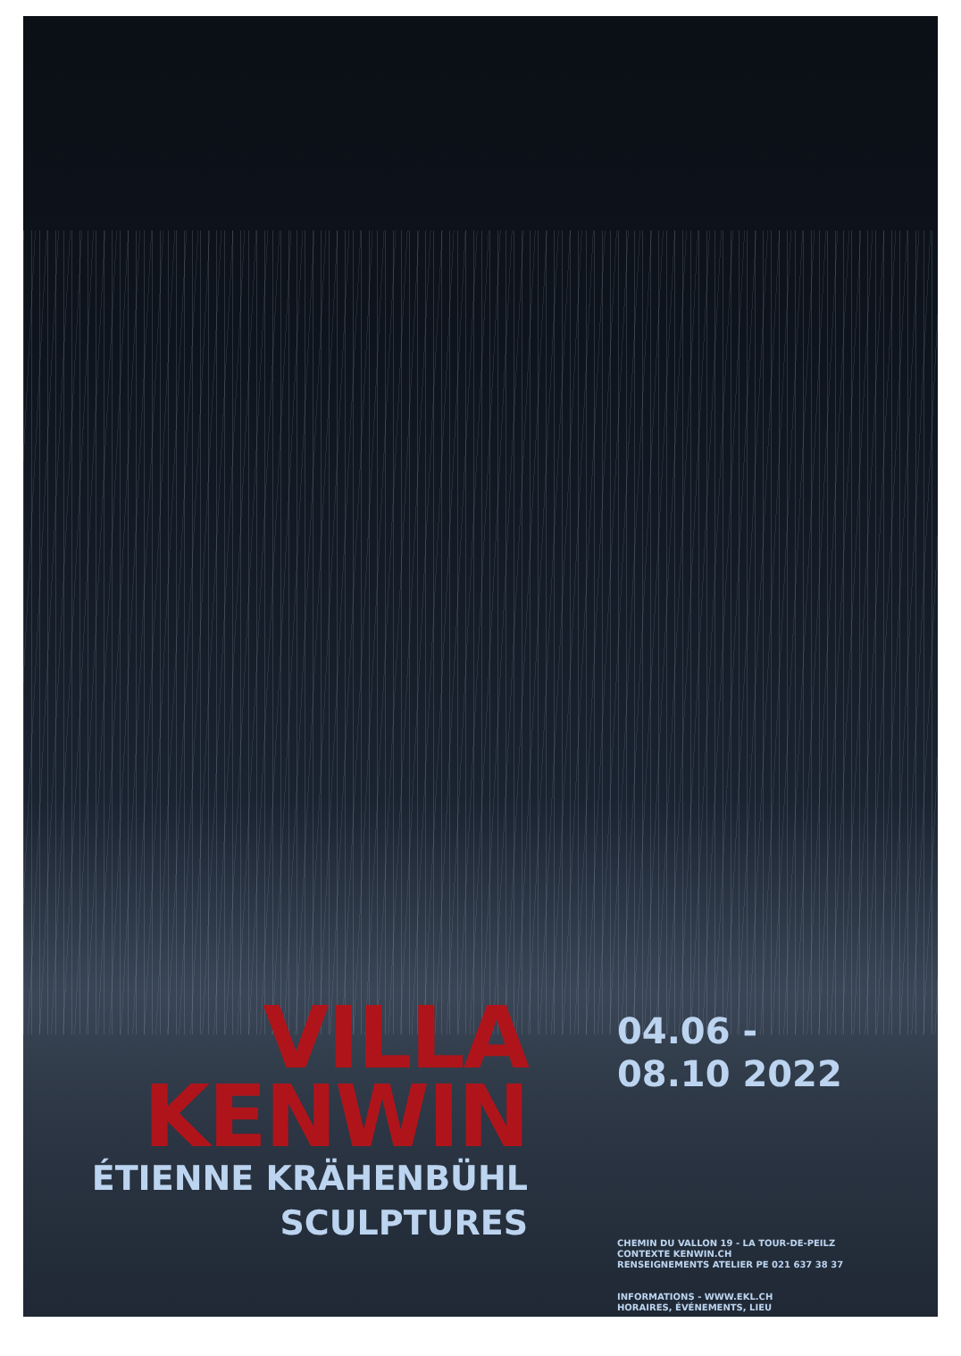VILLA
KENWIN
ÉTIENNE KRÄHENBÜHL
SCULPTURES
04.06 -
08.10 2022
CHEMIN DU VALLON 19 - LA TOUR-DE-PEILZ
CONTEXTE KENWIN.CH
RENSEIGNEMENTS ATELIER PE 021 637 38 37
INFORMATIONS - WWW.EKL.CH
HORAIRES, ÉVÉNEMENTS, LIEU